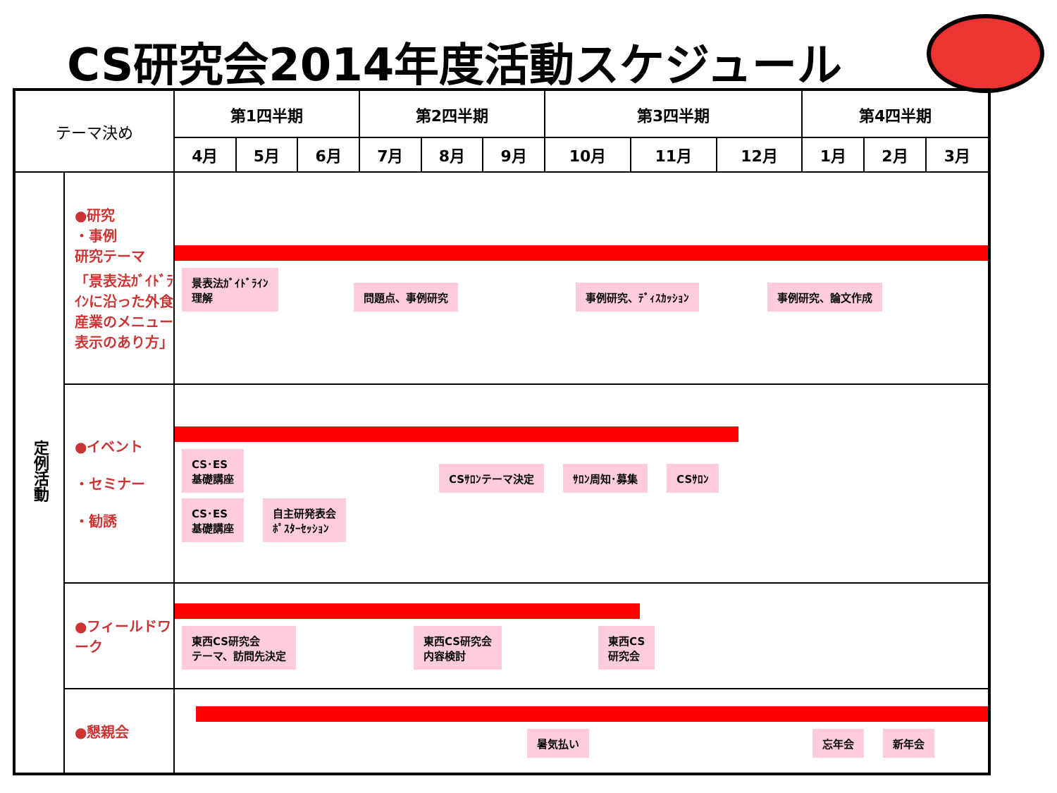CS研究会2014年度活動スケジュール
| テーマ決め | | 第1四半期 | | | 第2四半期 | | | 第3四半期 | | | 第4四半期 | | |
| | | 4月 | 5月 | 6月 | 7月 | 8月 | 9月 | 10月 | 11月 | 12月 | 1月 | 2月 | 3月 |
| 定例活動 | ●研究 ・事例 研究テーマ 「景表法ｶﾞｲﾄﾞﾗｲﾝに沿った外食産業のメニュー表示のあり方」 | 景表法ｶﾞｲﾄﾞﾗｲﾝ 理解 問題点、事例研究 事例研究、ﾃﾞｨｽｶｯｼｮﾝ 事例研究、論文作成 | | | | | | | | | | | |
| | ●イベント ・セミナー ・勧誘 | CS･ES 基礎講座 CSｻﾛﾝテーマ決定 ｻﾛﾝ周知･募集 CSｻﾛﾝ CS･ES 基礎講座 自主研発表会 ﾎﾟｽﾀｰｾｯｼｮﾝ | | | | | | | | | | | |
| | ●フィールドワーク | 東西CS研究会 テーマ、訪問先決定 東西CS研究会 内容検討 東西CS 研究会 | | | | | | | | | | | |
| | ●懇親会 | 暑気払い 忘年会 新年会 | | | | | | | | | | | |